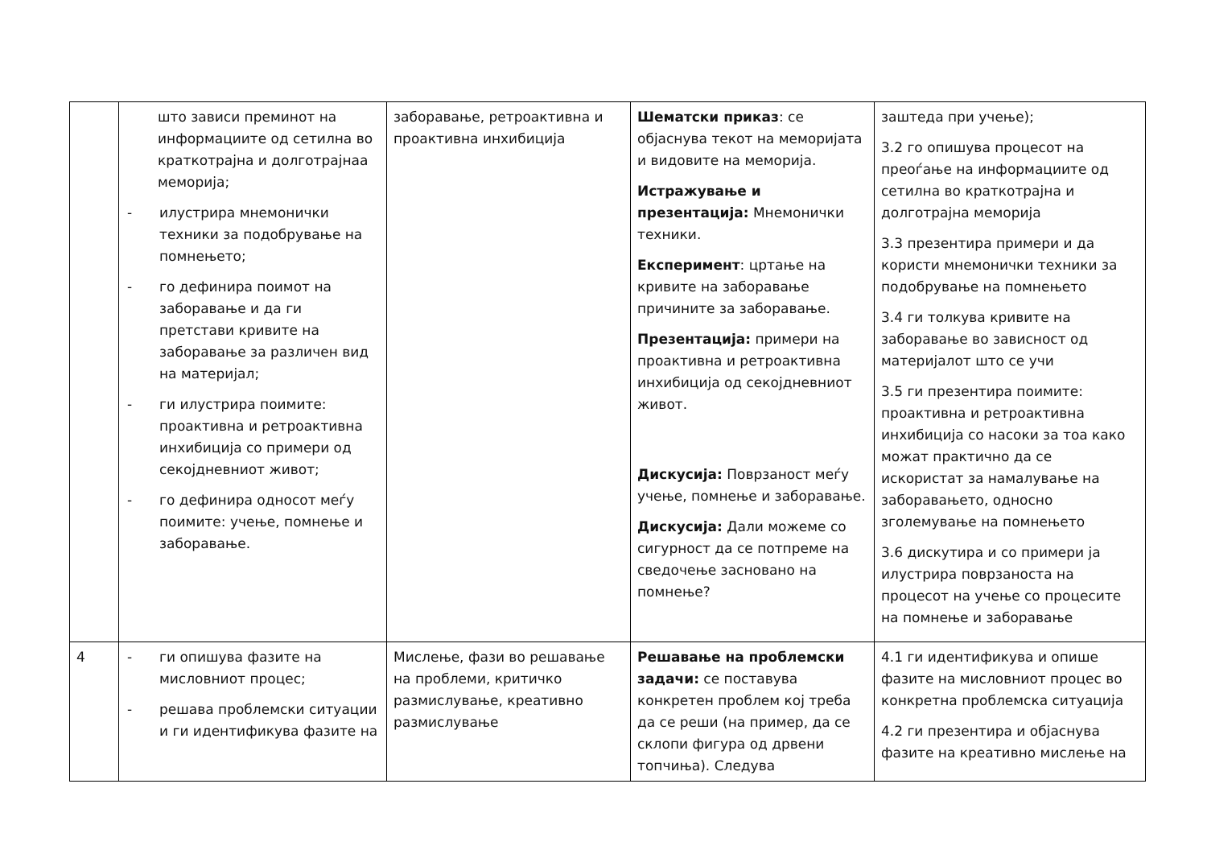| | што зависи преминот на информациите од сетилна во краткотрајна и долготрајнаа меморија; - илустрира мнемонички техники за подобрување на помнењето; - го дефинира поимот на заборавање и да ги претстави кривите на заборавање за различен вид на материјал; - ги илустрира поимите: проактивна и ретроактивна инхибиција со примери од секојдневниот живот; - го дефинира односот меѓу поимите: учење, помнење и заборавање. | заборавање, ретроактивна и проактивна инхибиција | Шематски приказ : се објаснува текот на меморијата и видовите на меморија. Истражување и презентација: Мнемонички техники. Експеримент : цртање на кривите на заборавање причините за заборавање. Презентација: примери на проактивна и ретроактивна инхибиција од секојдневниот живот. Дискусија: Поврзаност меѓу учење, помнење и заборавање. Дискусија: Дали можеме со сигурност да се потпреме на сведочење засновано на помнење? | заштеда при учење); 3.2 го опишува процесот на преоѓање на информациите од сетилна во краткотрајна и долготрајна меморија 3.3 презентира примери и да користи мнемонички техники за подобрување на помнењето 3.4 ги толкува кривите на заборавање во зависност од материјалот што се учи 3.5 ги презентира поимите: проактивна и ретроактивна инхибиција со насоки за тоа како можат практично да се искористат за намалување на заборавањето, односно зголемување на помнењето 3.6 дискутира и со примери ја илустрира поврзаноста на процесот на учење со процесите на помнење и заборавање |
| 4 | - ги опишува фазите на мисловниот процес; - решава проблемски ситуации и ги идентификува фазите на | Мислење, фази во решавање на проблеми, критичко размислување, креативно размислување | Решавање на проблемски задачи: се поставува конкретен проблем кој треба да се реши (на пример, да се склопи фигура од дрвени топчиња). Следува | 4.1 ги идентификува и опише фазите на мисловниот процес во конкретна проблемска ситуација 4.2 ги презентира и објаснува фазите на креативно мислење на |